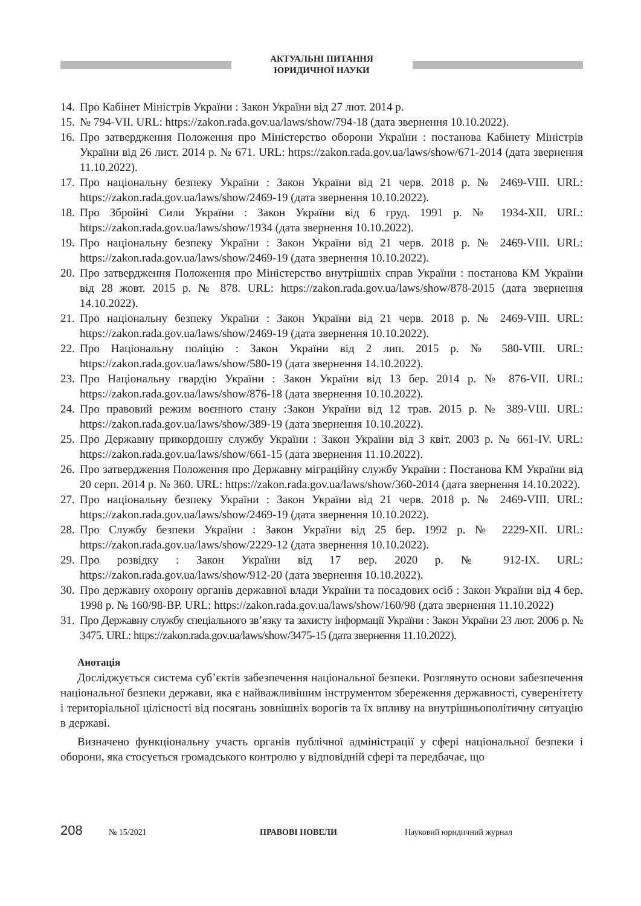АКТУАЛЬНІ ПИТАННЯ
ЮРИДИЧНОЇ НАУКИ
14. Про Кабінет Міністрів України : Закон України від 27 лют. 2014 р.
15. № 794-VII. URL: https://zakon.rada.gov.ua/laws/show/794-18 (дата звернення 10.10.2022).
16. Про затвердження Положення про Міністерство оборони України : постанова Кабінету Міністрів України від 26 лист. 2014 р. № 671. URL: https://zakon.rada.gov.ua/laws/show/671-2014 (дата звернення 11.10.2022).
17. Про національну безпеку України : Закон України від 21 черв. 2018 р. № 2469-VIII. URL: https://zakon.rada.gov.ua/laws/show/2469-19 (дата звернення 10.10.2022).
18. Про Збройні Сили України : Закон України від 6 груд. 1991 р. № 1934-XII. URL: https://zakon.rada.gov.ua/laws/show/1934 (дата звернення 10.10.2022).
19. Про національну безпеку України : Закон України від 21 черв. 2018 р. № 2469-VIII. URL: https://zakon.rada.gov.ua/laws/show/2469-19 (дата звернення 10.10.2022).
20. Про затвердження Положення про Міністерство внутрішніх справ України : постанова КМ України від 28 жовт. 2015 р. № 878. URL: https://zakon.rada.gov.ua/laws/show/878-2015 (дата звернення 14.10.2022).
21. Про національну безпеку України : Закон України від 21 черв. 2018 р. № 2469-VIII. URL: https://zakon.rada.gov.ua/laws/show/2469-19 (дата звернення 10.10.2022).
22. Про Національну поліцію : Закон України від 2 лип. 2015 р. № 580-VIII. URL: https://zakon.rada.gov.ua/laws/show/580-19 (дата звернення 14.10.2022).
23. Про Національну гвардію України : Закон України від 13 бер. 2014 р. № 876-VII. URL: https://zakon.rada.gov.ua/laws/show/876-18 (дата звернення 10.10.2022).
24. Про правовий режим воєнного стану :Закон України від 12 трав. 2015 р. № 389-VIII. URL: https://zakon.rada.gov.ua/laws/show/389-19 (дата звернення 10.10.2022).
25. Про Державну прикордонну службу України : Закон України від 3 квіт. 2003 р. № 661-IV. URL: https://zakon.rada.gov.ua/laws/show/661-15 (дата звернення 11.10.2022).
26. Про затвердження Положення про Державну міграційну службу України : Постанова КМ України від 20 серп. 2014 р. № 360. URL: https://zakon.rada.gov.ua/laws/show/360-2014 (дата звернення 14.10.2022).
27. Про національну безпеку України : Закон України від 21 черв. 2018 р. № 2469-VIII. URL: https://zakon.rada.gov.ua/laws/show/2469-19 (дата звернення 10.10.2022).
28. Про Службу безпеки України : Закон України від 25 бер. 1992 р. № 2229-XII. URL: https://zakon.rada.gov.ua/laws/show/2229-12 (дата звернення 10.10.2022).
29. Про розвідку : Закон України від 17 вер. 2020 р. № 912-IX. URL: https://zakon.rada.gov.ua/laws/show/912-20 (дата звернення 10.10.2022).
30. Про державну охорону органів державної влади України та посадових осіб : Закон України від 4 бер. 1998 р. № 160/98-ВР. URL: https://zakon.rada.gov.ua/laws/show/160/98 (дата звернення 11.10.2022)
31. Про Державну службу спеціального зв’язку та захисту інформації України : Закон України 23 лют. 2006 р. № 3475. URL: https://zakon.rada.gov.ua/laws/show/3475-15 (дата звернення 11.10.2022).
Анотація
Досліджується система суб’єктів забезпечення національної безпеки. Розглянуто основи забезпечення національної безпеки держави, яка є найважливішим інструментом збереження державності, суверенітету і територіальної цілісності від посягань зовнішніх ворогів та їх впливу на внутрішньополітичну ситуацію в державі.
Визначено функціональну участь органів публічної адміністрації у сфері національної безпеки і оборони, яка стосується громадського контролю у відповідній сфері та передбачає, що
208 № 15/2021 ПРАВОВІ НОВЕЛИ Науковий юридичний журнал